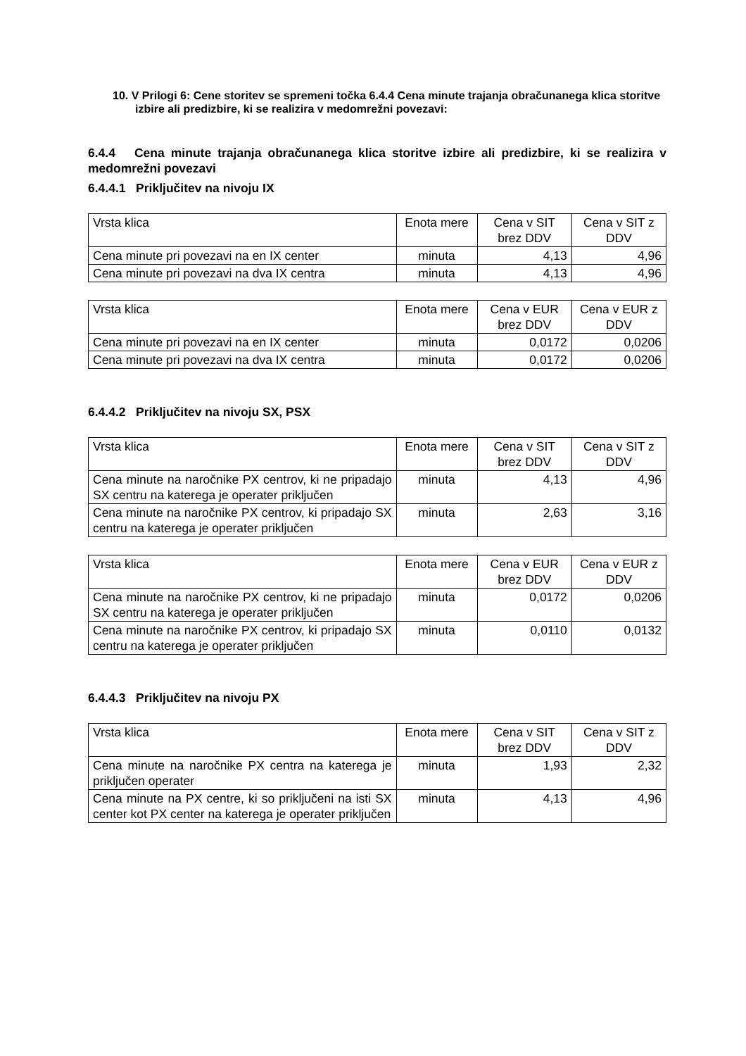10. V Prilogi 6: Cene storitev se spremeni točka 6.4.4 Cena minute trajanja obračunanega klica storitve izbire ali predizbire, ki se realizira v medomrežni povezavi:
6.4.4 Cena minute trajanja obračunanega klica storitve izbire ali predizbire, ki se realizira v medomrežni povezavi
6.4.4.1 Priključitev na nivoju IX
| Vrsta klica | Enota mere | Cena v SIT brez DDV | Cena v SIT z DDV |
| Cena minute pri povezavi na en IX center | minuta | 4,13 | 4,96 |
| Cena minute pri povezavi na dva IX centra | minuta | 4,13 | 4,96 |
| Vrsta klica | Enota mere | Cena v EUR brez DDV | Cena v EUR z DDV |
| Cena minute pri povezavi na en IX center | minuta | 0,0172 | 0,0206 |
| Cena minute pri povezavi na dva IX centra | minuta | 0,0172 | 0,0206 |
6.4.4.2 Priključitev na nivoju SX, PSX
| Vrsta klica | Enota mere | Cena v SIT brez DDV | Cena v SIT z DDV |
| Cena minute na naročnike PX centrov, ki ne pripadajo SX centru na katerega je operater priključen | minuta | 4,13 | 4,96 |
| Cena minute na naročnike PX centrov, ki pripadajo SX centru na katerega je operater priključen | minuta | 2,63 | 3,16 |
| Vrsta klica | Enota mere | Cena v EUR brez DDV | Cena v EUR z DDV |
| Cena minute na naročnike PX centrov, ki ne pripadajo SX centru na katerega je operater priključen | minuta | 0,0172 | 0,0206 |
| Cena minute na naročnike PX centrov, ki pripadajo SX centru na katerega je operater priključen | minuta | 0,0110 | 0,0132 |
6.4.4.3 Priključitev na nivoju PX
| Vrsta klica | Enota mere | Cena v SIT brez DDV | Cena v SIT z DDV |
| Cena minute na naročnike PX centra na katerega je priključen operater | minuta | 1,93 | 2,32 |
| Cena minute na PX centre, ki so priključeni na isti SX center kot PX center na katerega je operater priključen | minuta | 4,13 | 4,96 |